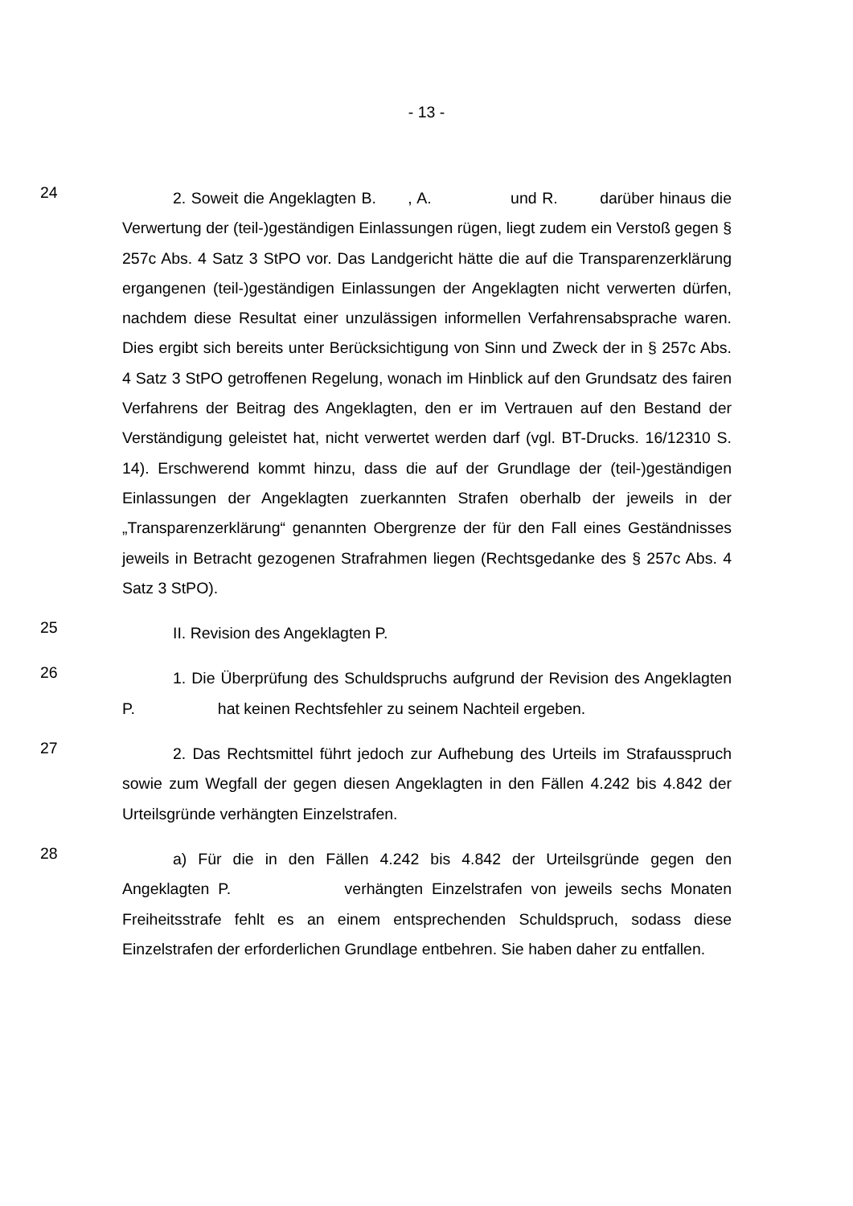- 13 -
24
2. Soweit die Angeklagten B. , A. und R. darüber hinaus die Verwertung der (teil-)geständigen Einlassungen rügen, liegt zudem ein Verstoß gegen § 257c Abs. 4 Satz 3 StPO vor. Das Landgericht hätte die auf die Transparenzerklärung ergangenen (teil-)geständigen Einlassungen der Angeklagten nicht verwerten dürfen, nachdem diese Resultat einer unzulässigen informellen Verfahrensabsprache waren. Dies ergibt sich bereits unter Berücksichtigung von Sinn und Zweck der in § 257c Abs. 4 Satz 3 StPO getroffenen Regelung, wonach im Hinblick auf den Grundsatz des fairen Verfahrens der Beitrag des Angeklagten, den er im Vertrauen auf den Bestand der Verständigung geleistet hat, nicht verwertet werden darf (vgl. BT-Drucks. 16/12310 S. 14). Erschwerend kommt hinzu, dass die auf der Grundlage der (teil-)geständigen Einlassungen der Angeklagten zuerkannten Strafen oberhalb der jeweils in der „Transparenzerklärung“ genannten Obergrenze der für den Fall eines Geständnisses jeweils in Betracht gezogenen Strafrahmen liegen (Rechtsgedanke des § 257c Abs. 4 Satz 3 StPO).
25
II. Revision des Angeklagten P.
26
1. Die Überprüfung des Schuldspruchs aufgrund der Revision des Angeklagten P. hat keinen Rechtsfehler zu seinem Nachteil ergeben.
27
2. Das Rechtsmittel führt jedoch zur Aufhebung des Urteils im Strafausspruch sowie zum Wegfall der gegen diesen Angeklagten in den Fällen 4.242 bis 4.842 der Urteilsgründe verhängten Einzelstrafen.
28
a) Für die in den Fällen 4.242 bis 4.842 der Urteilsgründe gegen den Angeklagten P. verhängten Einzelstrafen von jeweils sechs Monaten Freiheitsstrafe fehlt es an einem entsprechenden Schuldspruch, sodass diese Einzelstrafen der erforderlichen Grundlage entbehren. Sie haben daher zu entfallen.